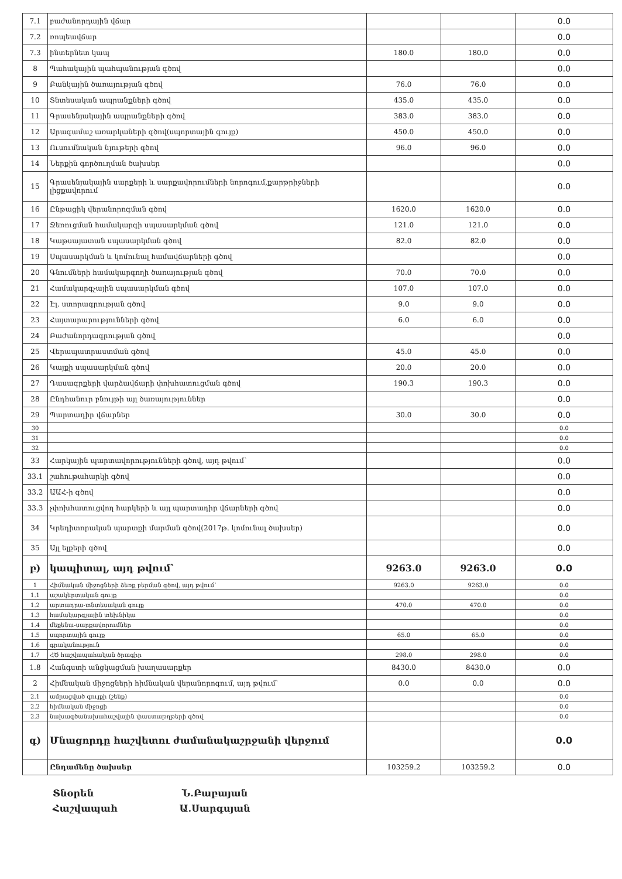| 7.1 | բաժանորդային վճար | | | 0.0 |
| 7.2 | ռոպեավճար | | | 0.0 |
| 7.3 | ինտերնետ կապ | 180.0 | 180.0 | 0.0 |
| 8 | Պահակային պահպանության գծով | | | 0.0 |
| 9 | Բանկային ծառայության գծով | 76.0 | 76.0 | 0.0 |
| 10 | Տնտեսական ապրանքների գծով | 435.0 | 435.0 | 0.0 |
| 11 | Գրասենյակային ապրանքների գծով | 383.0 | 383.0 | 0.0 |
| 12 | Արագամաշ առարկաների գծով(սպորտային գույք) | 450.0 | 450.0 | 0.0 |
| 13 | Ուսումնական նյութերի գծով | 96.0 | 96.0 | 0.0 |
| 14 | Ներքին գործուղման ծախսեր | | | 0.0 |
| 15 | Գրասենյակային սարքերի և սարքավորումների նորոգում,քարթրիջների լիցքավորում | | | 0.0 |
| 16 | Ընթացիկ վերանորոգման գծով | 1620.0 | 1620.0 | 0.0 |
| 17 | Ջեռուցման համակարգի սպասարկման գծով | 121.0 | 121.0 | 0.0 |
| 18 | Կաթսայատան սպասարկման գծով | 82.0 | 82.0 | 0.0 |
| 19 | Սպասարկման և կոմունալ համավճարների գծով | | | 0.0 |
| 20 | Գնումների համակարգողի ծառայության գծով | 70.0 | 70.0 | 0.0 |
| 21 | Համակարգչային սպասարկման գծով | 107.0 | 107.0 | 0.0 |
| 22 | Էլ. ստորագրության գծով | 9.0 | 9.0 | 0.0 |
| 23 | Հայտարարությունների գծով | 6.0 | 6.0 | 0.0 |
| 24 | Բաժանորդագրության գծով | | | 0.0 |
| 25 | Վերապատրաստման գծով | 45.0 | 45.0 | 0.0 |
| 26 | Կայքի սպասարկման գծով | 20.0 | 20.0 | 0.0 |
| 27 | Դասագրքերի վարձավճարի փոխհատուցման գծով | 190.3 | 190.3 | 0.0 |
| 28 | Ընդհանուր բնույթի այլ ծառայություններ | | | 0.0 |
| 29 | Պարտադիր վճարներ | 30.0 | 30.0 | 0.0 |
| 30 | | | | 0.0 |
| 31 | | | | 0.0 |
| 32 | | | | 0.0 |
| 33 | Հարկային պարտավորությունների գծով, այդ թվում՝ | | | 0.0 |
| 33.1 | շահութահարկի գծով | | | 0.0 |
| 33.2 | ԱԱՀ-ի գծով | | | 0.0 |
| 33.3 | չփոխհատուցվող հարկերի և այլ պարտադիր վճարների գծով | | | 0.0 |
| 34 | Կրեդիտորական պարտքի մարման գծով(2017թ. կոմունալ ծախսեր) | | | 0.0 |
| 35 | Այլ ելքերի գծով | | | 0.0 |
| բ) | կապիտալ, այդ թվում՝ | 9263.0 | 9263.0 | 0.0 |
| 1 | Հիմնական միջոցների ձեռք բերման գծով, այդ թվում՝ | 9263.0 | 9263.0 | 0.0 |
| 1.1 | աշակերտական գույք | | | 0.0 |
| 1.2 | արտադրա-տնտեսական գույք | 470.0 | 470.0 | 0.0 |
| 1.3 | համակարգչային տեխնիկա | | | 0.0 |
| 1.4 | մեքենա-սարքավորումներ | | | 0.0 |
| 1.5 | սպորտային գույք | 65.0 | 65.0 | 0.0 |
| 1.6 | գրականություն | | | 0.0 |
| 1.7 | ՀԾ հաշվապահական ծրագիր | 298.0 | 298.0 | 0.0 |
| 1.8 | Հանգստի անցկացման խաղասարքեր | 8430.0 | 8430.0 | 0.0 |
| 2 | Հիմնական միջոցների հիմնական վերանորոգում, այդ թվում՝ | 0.0 | 0.0 | 0.0 |
| 2.1 | ամրացված գույքի (շենք) | | | 0.0 |
| 2.2 | հիմնական միջոցի | | | 0.0 |
| 2.3 | նախագծանախահաշվային փաստաթղթերի գծով | | | 0.0 |
| գ) | Մնացորդը հաշվետու ժամանակաշրջանի վերջում | | | 0.0 |
| | Ընդամենը ծախսեր | 103259.2 | 103259.2 | 0.0 |
Տնօրեն Ն.Բաբայան
Հաշվապահ Ա.Սարգսյան